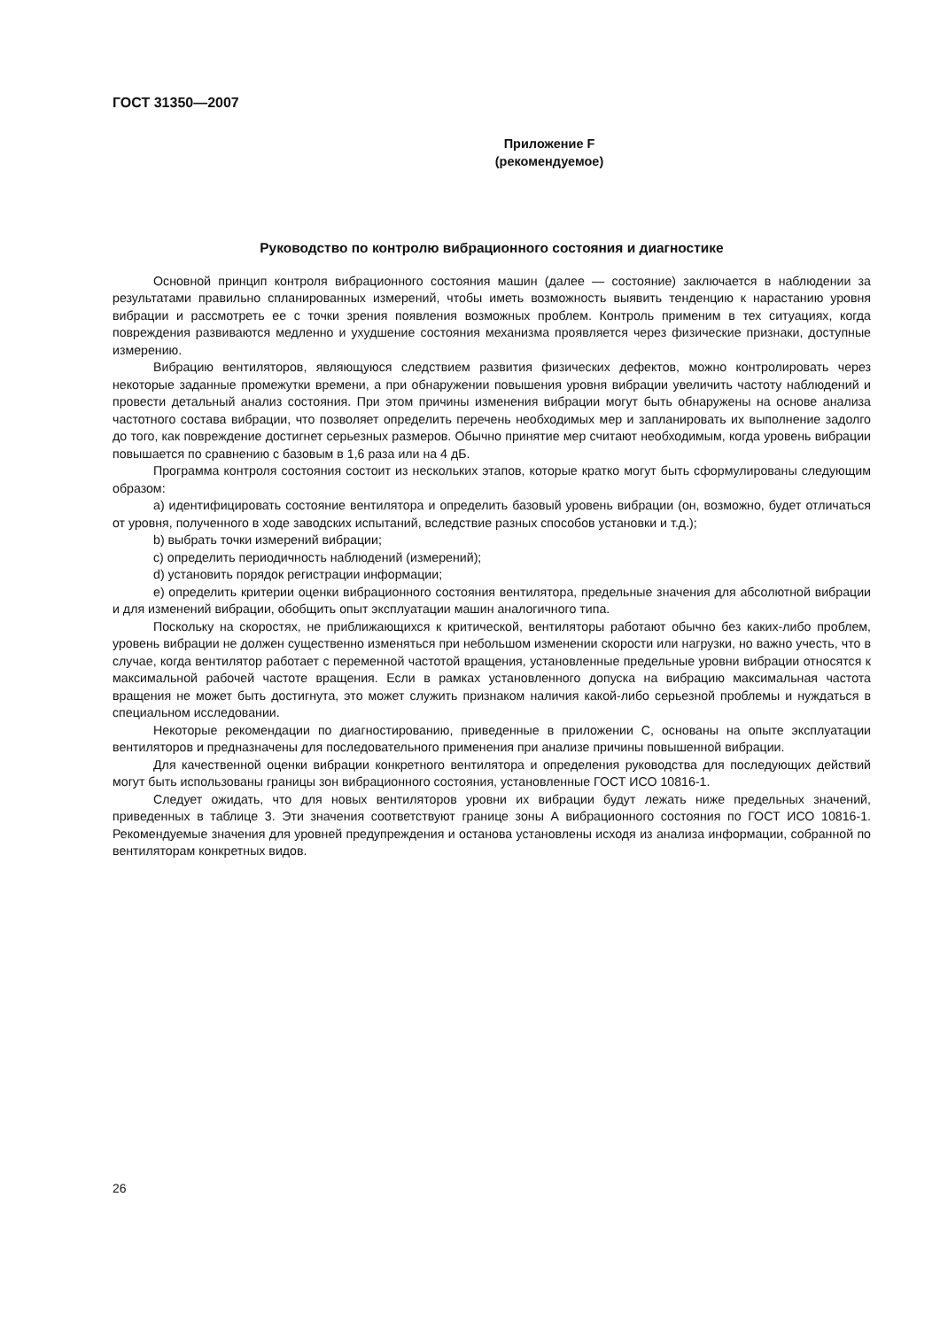ГОСТ 31350—2007
Приложение F
(рекомендуемое)
Руководство по контролю вибрационного состояния и диагностике
Основной принцип контроля вибрационного состояния машин (далее — состояние) заключается в наблюдении за результатами правильно спланированных измерений, чтобы иметь возможность выявить тенденцию к нарастанию уровня вибрации и рассмотреть ее с точки зрения появления возможных проблем. Контроль применим в тех ситуациях, когда повреждения развиваются медленно и ухудшение состояния механизма проявляется через физические признаки, доступные измерению.
Вибрацию вентиляторов, являющуюся следствием развития физических дефектов, можно контролировать через некоторые заданные промежутки времени, а при обнаружении повышения уровня вибрации увеличить частоту наблюдений и провести детальный анализ состояния. При этом причины изменения вибрации могут быть обнаружены на основе анализа частотного состава вибрации, что позволяет определить перечень необходимых мер и запланировать их выполнение задолго до того, как повреждение достигнет серьезных размеров. Обычно принятие мер считают необходимым, когда уровень вибрации повышается по сравнению с базовым в 1,6 раза или на 4 дБ.
Программа контроля состояния состоит из нескольких этапов, которые кратко могут быть сформулированы следующим образом:
a) идентифицировать состояние вентилятора и определить базовый уровень вибрации (он, возможно, будет отличаться от уровня, полученного в ходе заводских испытаний, вследствие разных способов установки и т.д.);
b) выбрать точки измерений вибрации;
c) определить периодичность наблюдений (измерений);
d) установить порядок регистрации информации;
e) определить критерии оценки вибрационного состояния вентилятора, предельные значения для абсолютной вибрации и для изменений вибрации, обобщить опыт эксплуатации машин аналогичного типа.
Поскольку на скоростях, не приближающихся к критической, вентиляторы работают обычно без каких-либо проблем, уровень вибрации не должен существенно изменяться при небольшом изменении скорости или нагрузки, но важно учесть, что в случае, когда вентилятор работает с переменной частотой вращения, установленные предельные уровни вибрации относятся к максимальной рабочей частоте вращения. Если в рамках установленного допуска на вибрацию максимальная частота вращения не может быть достигнута, это может служить признаком наличия какой-либо серьезной проблемы и нуждаться в специальном исследовании.
Некоторые рекомендации по диагностированию, приведенные в приложении С, основаны на опыте эксплуатации вентиляторов и предназначены для последовательного применения при анализе причины повышенной вибрации.
Для качественной оценки вибрации конкретного вентилятора и определения руководства для последующих действий могут быть использованы границы зон вибрационного состояния, установленные ГОСТ ИСО 10816-1.
Следует ожидать, что для новых вентиляторов уровни их вибрации будут лежать ниже предельных значений, приведенных в таблице 3. Эти значения соответствуют границе зоны А вибрационного состояния по ГОСТ ИСО 10816-1. Рекомендуемые значения для уровней предупреждения и останова установлены исходя из анализа информации, собранной по вентиляторам конкретных видов.
26